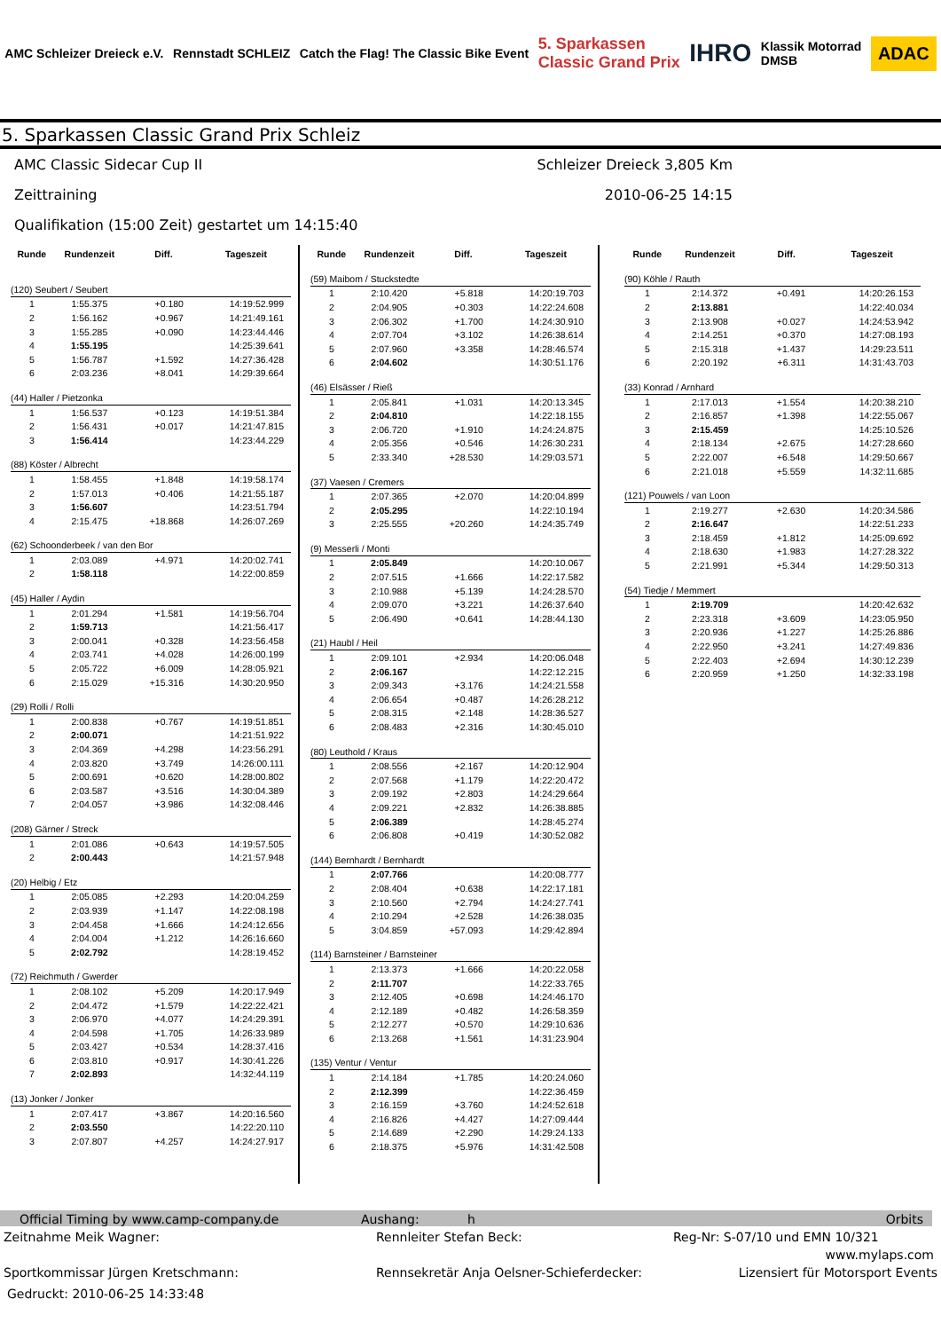AMC Schleizer Dreieck e.V. Rennstadt SCHLEIZ
Catch the Flag! The Classic Bike Event
5. Sparkassen
Classic Grand Prix
IHRO
Klassik Motorrad
DMSB
ADAC
5. Sparkassen Classic Grand Prix Schleiz
AMC Classic Sidecar Cup II Schleizer Dreieck 3,805 Km
Zeittraining 2010-06-25 14:15
Qualifikation (15:00 Zeit) gestartet um 14:15:40
| Runde | Rundenzeit | Diff. | Tageszeit |
| --- | --- | --- | --- |
| (120) Seubert / Seubert | | | |
| 1 | 1:55.375 | +0.180 | 14:19:52.999 |
| 2 | 1:56.162 | +0.967 | 14:21:49.161 |
| 3 | 1:55.285 | +0.090 | 14:23:44.446 |
| 4 | 1:55.195 | | 14:25:39.641 |
| 5 | 1:56.787 | +1.592 | 14:27:36.428 |
| 6 | 2:03.236 | +8.041 | 14:29:39.664 |
| (44) Haller / Pietzonka | | | |
| 1 | 1:56.537 | +0.123 | 14:19:51.384 |
| 2 | 1:56.431 | +0.017 | 14:21:47.815 |
| 3 | 1:56.414 | | 14:23:44.229 |
| (88) Köster / Albrecht | | | |
| 1 | 1:58.455 | +1.848 | 14:19:58.174 |
| 2 | 1:57.013 | +0.406 | 14:21:55.187 |
| 3 | 1:56.607 | | 14:23:51.794 |
| 4 | 2:15.475 | +18.868 | 14:26:07.269 |
| (62) Schoonderbeek / van den Bor | | | |
| 1 | 2:03.089 | +4.971 | 14:20:02.741 |
| 2 | 1:58.118 | | 14:22:00.859 |
| (45) Haller / Aydin | | | |
| 1 | 2:01.294 | +1.581 | 14:19:56.704 |
| 2 | 1:59.713 | | 14:21:56.417 |
| 3 | 2:00.041 | +0.328 | 14:23:56.458 |
| 4 | 2:03.741 | +4.028 | 14:26:00.199 |
| 5 | 2:05.722 | +6.009 | 14:28:05.921 |
| 6 | 2:15.029 | +15.316 | 14:30:20.950 |
| (29) Rolli / Rolli | | | |
| 1 | 2:00.838 | +0.767 | 14:19:51.851 |
| 2 | 2:00.071 | | 14:21:51.922 |
| 3 | 2:04.369 | +4.298 | 14:23:56.291 |
| 4 | 2:03.820 | +3.749 | 14:26:00.111 |
| 5 | 2:00.691 | +0.620 | 14:28:00.802 |
| 6 | 2:03.587 | +3.516 | 14:30:04.389 |
| 7 | 2:04.057 | +3.986 | 14:32:08.446 |
| (208) Gärner / Streck | | | |
| 1 | 2:01.086 | +0.643 | 14:19:57.505 |
| 2 | 2:00.443 | | 14:21:57.948 |
| (20) Helbig / Etz | | | |
| 1 | 2:05.085 | +2.293 | 14:20:04.259 |
| 2 | 2:03.939 | +1.147 | 14:22:08.198 |
| 3 | 2:04.458 | +1.666 | 14:24:12.656 |
| 4 | 2:04.004 | +1.212 | 14:26:16.660 |
| 5 | 2:02.792 | | 14:28:19.452 |
| (72) Reichmuth / Gwerder | | | |
| 1 | 2:08.102 | +5.209 | 14:20:17.949 |
| 2 | 2:04.472 | +1.579 | 14:22:22.421 |
| 3 | 2:06.970 | +4.077 | 14:24:29.391 |
| 4 | 2:04.598 | +1.705 | 14:26:33.989 |
| 5 | 2:03.427 | +0.534 | 14:28:37.416 |
| 6 | 2:03.810 | +0.917 | 14:30:41.226 |
| 7 | 2:02.893 | | 14:32:44.119 |
| (13) Jonker / Jonker | | | |
| 1 | 2:07.417 | +3.867 | 14:20:16.560 |
| 2 | 2:03.550 | | 14:22:20.110 |
| 3 | 2:07.807 | +4.257 | 14:24:27.917 |
| Runde | Rundenzeit | Diff. | Tageszeit |
| --- | --- | --- | --- |
| (59) Maibom / Stuckstedte | | | |
| 1 | 2:10.420 | +5.818 | 14:20:19.703 |
| 2 | 2:04.905 | +0.303 | 14:22:24.608 |
| 3 | 2:06.302 | +1.700 | 14:24:30.910 |
| 4 | 2:07.704 | +3.102 | 14:26:38.614 |
| 5 | 2:07.960 | +3.358 | 14:28:46.574 |
| 6 | 2:04.602 | | 14:30:51.176 |
| (46) Elsässer / Rieß | | | |
| 1 | 2:05.841 | +1.031 | 14:20:13.345 |
| 2 | 2:04.810 | | 14:22:18.155 |
| 3 | 2:06.720 | +1.910 | 14:24:24.875 |
| 4 | 2:05.356 | +0.546 | 14:26:30.231 |
| 5 | 2:33.340 | +28.530 | 14:29:03.571 |
| (37) Vaesen / Cremers | | | |
| 1 | 2:07.365 | +2.070 | 14:20:04.899 |
| 2 | 2:05.295 | | 14:22:10.194 |
| 3 | 2:25.555 | +20.260 | 14:24:35.749 |
| (9) Messerli / Monti | | | |
| 1 | 2:05.849 | | 14:20:10.067 |
| 2 | 2:07.515 | +1.666 | 14:22:17.582 |
| 3 | 2:10.988 | +5.139 | 14:24:28.570 |
| 4 | 2:09.070 | +3.221 | 14:26:37.640 |
| 5 | 2:06.490 | +0.641 | 14:28:44.130 |
| (21) Haubl / Heil | | | |
| 1 | 2:09.101 | +2.934 | 14:20:06.048 |
| 2 | 2:06.167 | | 14:22:12.215 |
| 3 | 2:09.343 | +3.176 | 14:24:21.558 |
| 4 | 2:06.654 | +0.487 | 14:26:28.212 |
| 5 | 2:08.315 | +2.148 | 14:28:36.527 |
| 6 | 2:08.483 | +2.316 | 14:30:45.010 |
| (80) Leuthold / Kraus | | | |
| 1 | 2:08.556 | +2.167 | 14:20:12.904 |
| 2 | 2:07.568 | +1.179 | 14:22:20.472 |
| 3 | 2:09.192 | +2.803 | 14:24:29.664 |
| 4 | 2:09.221 | +2.832 | 14:26:38.885 |
| 5 | 2:06.389 | | 14:28:45.274 |
| 6 | 2:06.808 | +0.419 | 14:30:52.082 |
| (144) Bernhardt / Bernhardt | | | |
| 1 | 2:07.766 | | 14:20:08.777 |
| 2 | 2:08.404 | +0.638 | 14:22:17.181 |
| 3 | 2:10.560 | +2.794 | 14:24:27.741 |
| 4 | 2:10.294 | +2.528 | 14:26:38.035 |
| 5 | 3:04.859 | +57.093 | 14:29:42.894 |
| (114) Barnsteiner / Barnsteiner | | | |
| 1 | 2:13.373 | +1.666 | 14:20:22.058 |
| 2 | 2:11.707 | | 14:22:33.765 |
| 3 | 2:12.405 | +0.698 | 14:24:46.170 |
| 4 | 2:12.189 | +0.482 | 14:26:58.359 |
| 5 | 2:12.277 | +0.570 | 14:29:10.636 |
| 6 | 2:13.268 | +1.561 | 14:31:23.904 |
| (135) Ventur / Ventur | | | |
| 1 | 2:14.184 | +1.785 | 14:20:24.060 |
| 2 | 2:12.399 | | 14:22:36.459 |
| 3 | 2:16.159 | +3.760 | 14:24:52.618 |
| 4 | 2:16.826 | +4.427 | 14:27:09.444 |
| 5 | 2:14.689 | +2.290 | 14:29:24.133 |
| 6 | 2:18.375 | +5.976 | 14:31:42.508 |
| Runde | Rundenzeit | Diff. | Tageszeit |
| --- | --- | --- | --- |
| (90) Köhle / Rauth | | | |
| 1 | 2:14.372 | +0.491 | 14:20:26.153 |
| 2 | 2:13.881 | | 14:22:40.034 |
| 3 | 2:13.908 | +0.027 | 14:24:53.942 |
| 4 | 2:14.251 | +0.370 | 14:27:08.193 |
| 5 | 2:15.318 | +1.437 | 14:29:23.511 |
| 6 | 2:20.192 | +6.311 | 14:31:43.703 |
| (33) Konrad / Arnhard | | | |
| 1 | 2:17.013 | +1.554 | 14:20:38.210 |
| 2 | 2:16.857 | +1.398 | 14:22:55.067 |
| 3 | 2:15.459 | | 14:25:10.526 |
| 4 | 2:18.134 | +2.675 | 14:27:28.660 |
| 5 | 2:22.007 | +6.548 | 14:29:50.667 |
| 6 | 2:21.018 | +5.559 | 14:32:11.685 |
| (121) Pouwels / van Loon | | | |
| 1 | 2:19.277 | +2.630 | 14:20:34.586 |
| 2 | 2:16.647 | | 14:22:51.233 |
| 3 | 2:18.459 | +1.812 | 14:25:09.692 |
| 4 | 2:18.630 | +1.983 | 14:27:28.322 |
| 5 | 2:21.991 | +5.344 | 14:29:50.313 |
| (54) Tiedje / Memmert | | | |
| 1 | 2:19.709 | | 14:20:42.632 |
| 2 | 2:23.318 | +3.609 | 14:23:05.950 |
| 3 | 2:20.936 | +1.227 | 14:25:26.886 |
| 4 | 2:22.950 | +3.241 | 14:27:49.836 |
| 5 | 2:22.403 | +2.694 | 14:30:12.239 |
| 6 | 2:20.959 | +1.250 | 14:32:33.198 |
Official Timing by www.camp-company.de Aushang: h Orbits
Zeitnahme Meik Wagner: Rennleiter Stefan Beck: Reg-Nr: S-07/10 und EMN 10/321
www.mylaps.com
Sportkommissar Jürgen Kretschmann: Rennsekretär Anja Oelsner-Schieferdecker: Lizensiert für Motorsport Events
Gedruckt: 2010-06-25 14:33:48